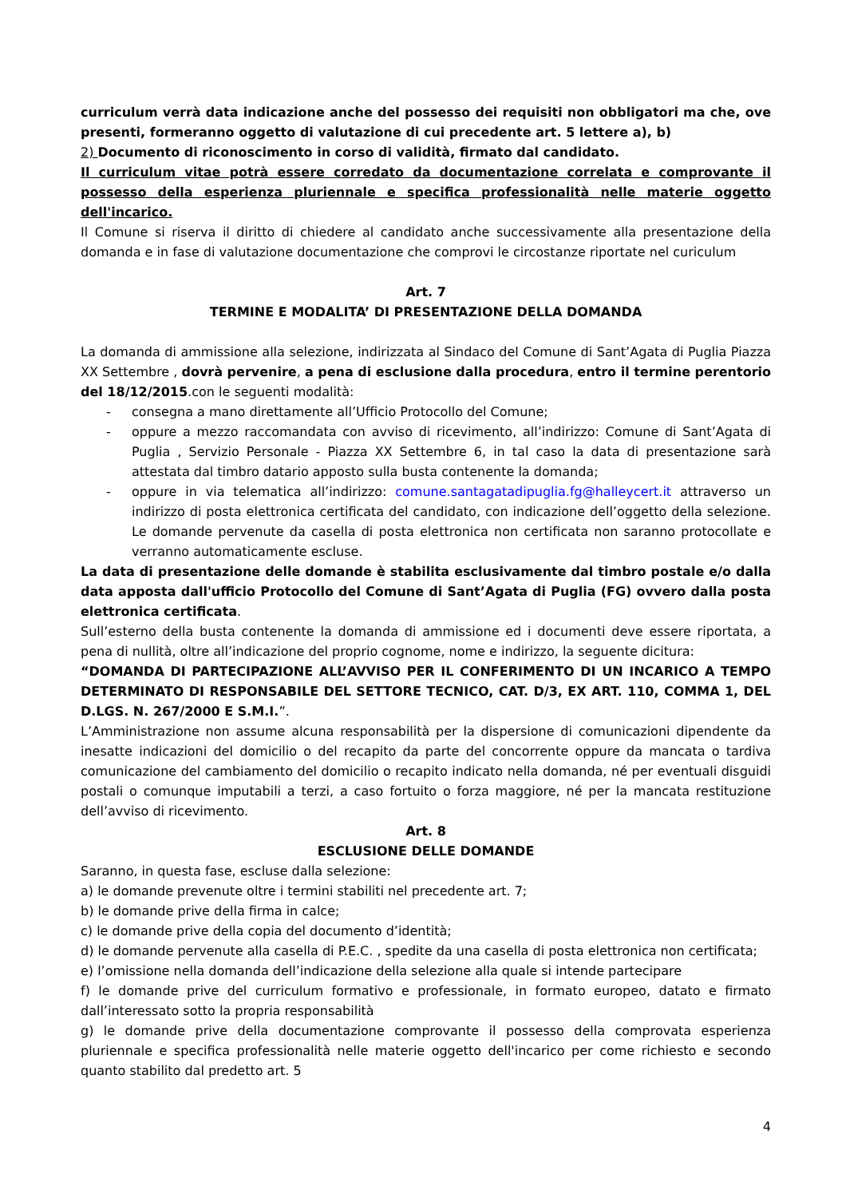curriculum verrà data indicazione anche del possesso dei requisiti non obbligatori ma che, ove presenti, formeranno oggetto di valutazione di cui precedente art. 5 lettere a), b)
2) Documento di riconoscimento in corso di validità, firmato dal candidato.
Il curriculum vitae potrà essere corredato da documentazione correlata e comprovante il possesso della esperienza pluriennale e specifica professionalità nelle materie oggetto dell'incarico.
Il Comune si riserva il diritto di chiedere al candidato anche successivamente alla presentazione della domanda e in fase di valutazione documentazione che comprovi le circostanze riportate nel curiculum
Art. 7
TERMINE E MODALITA’ DI PRESENTAZIONE DELLA DOMANDA
La domanda di ammissione alla selezione, indirizzata al Sindaco del Comune di Sant’Agata di Puglia Piazza XX Settembre , dovrà pervenire, a pena di esclusione dalla procedura, entro il termine perentorio del 18/12/2015.con le seguenti modalità:
- consegna a mano direttamente all’Ufficio Protocollo del Comune;
- oppure a mezzo raccomandata con avviso di ricevimento, all’indirizzo: Comune di Sant’Agata di Puglia , Servizio Personale - Piazza XX Settembre 6, in tal caso la data di presentazione sarà attestata dal timbro datario apposto sulla busta contenente la domanda;
- oppure in via telematica all’indirizzo: comune.santagatadipuglia.fg@halleycert.it attraverso un indirizzo di posta elettronica certificata del candidato, con indicazione dell’oggetto della selezione. Le domande pervenute da casella di posta elettronica non certificata non saranno protocollate e verranno automaticamente escluse.
La data di presentazione delle domande è stabilita esclusivamente dal timbro postale e/o dalla data apposta dall'ufficio Protocollo del Comune di Sant’Agata di Puglia (FG) ovvero dalla posta elettronica certificata.
Sull’esterno della busta contenente la domanda di ammissione ed i documenti deve essere riportata, a pena di nullità, oltre all’indicazione del proprio cognome, nome e indirizzo, la seguente dicitura:
“DOMANDA DI PARTECIPAZIONE ALL’AVVISO PER IL CONFERIMENTO DI UN INCARICO A TEMPO DETERMINATO DI RESPONSABILE DEL SETTORE TECNICO, CAT. D/3, EX ART. 110, COMMA 1, DEL D.LGS. N. 267/2000 E S.M.I.”.
L’Amministrazione non assume alcuna responsabilità per la dispersione di comunicazioni dipendente da inesatte indicazioni del domicilio o del recapito da parte del concorrente oppure da mancata o tardiva comunicazione del cambiamento del domicilio o recapito indicato nella domanda, né per eventuali disguidi postali o comunque imputabili a terzi, a caso fortuito o forza maggiore, né per la mancata restituzione dell’avviso di ricevimento.
Art. 8
ESCLUSIONE DELLE DOMANDE
Saranno, in questa fase, escluse dalla selezione:
a) le domande prevenute oltre i termini stabiliti nel precedente art. 7;
b) le domande prive della firma in calce;
c) le domande prive della copia del documento d’identità;
d) le domande pervenute alla casella di P.E.C. , spedite da una casella di posta elettronica non certificata;
e) l’omissione nella domanda dell’indicazione della selezione alla quale si intende partecipare
f) le domande prive del curriculum formativo e professionale, in formato europeo, datato e firmato dall’interessato sotto la propria responsabilità
g) le domande prive della documentazione comprovante il possesso della comprovata esperienza pluriennale e specifica professionalità nelle materie oggetto dell'incarico per come richiesto e secondo quanto stabilito dal predetto art. 5
4